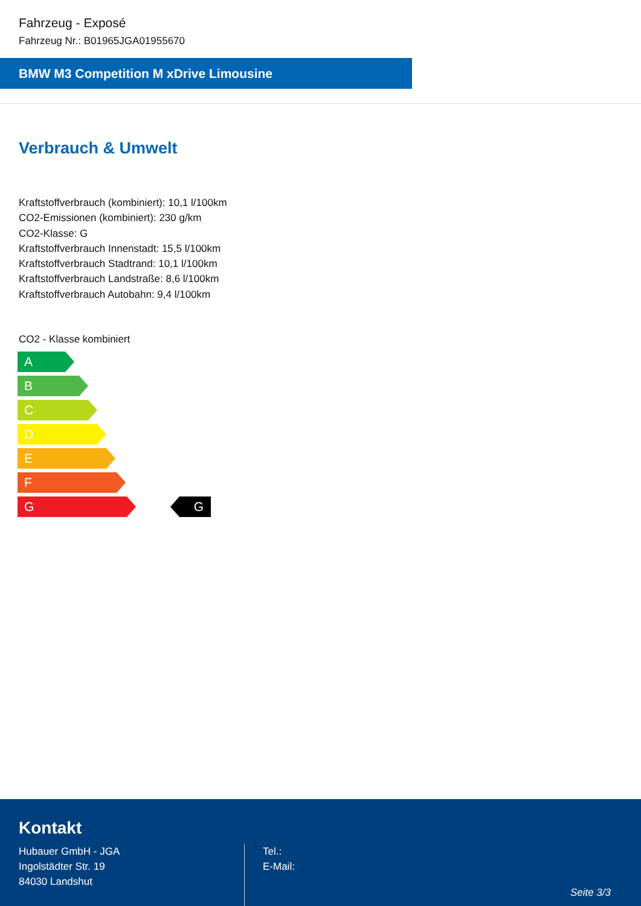Fahrzeug - Exposé
Fahrzeug Nr.: B01965JGA01955670
BMW M3 Competition M xDrive Limousine
Verbrauch & Umwelt
Kraftstoffverbrauch (kombiniert): 10,1 l/100km
CO2-Emissionen (kombiniert): 230 g/km
CO2-Klasse: G
Kraftstoffverbrauch Innenstadt: 15,5 l/100km
Kraftstoffverbrauch Stadtrand: 10,1 l/100km
Kraftstoffverbrauch Landstraße: 8,6 l/100km
Kraftstoffverbrauch Autobahn: 9,4 l/100km
CO2 - Klasse kombiniert
A
B
C
D
E
F
G G
Kontakt
Hubauer GmbH - JGA
Ingolstädter Str. 19
84030 Landshut
Tel.:
E-Mail:
Seite 3/3